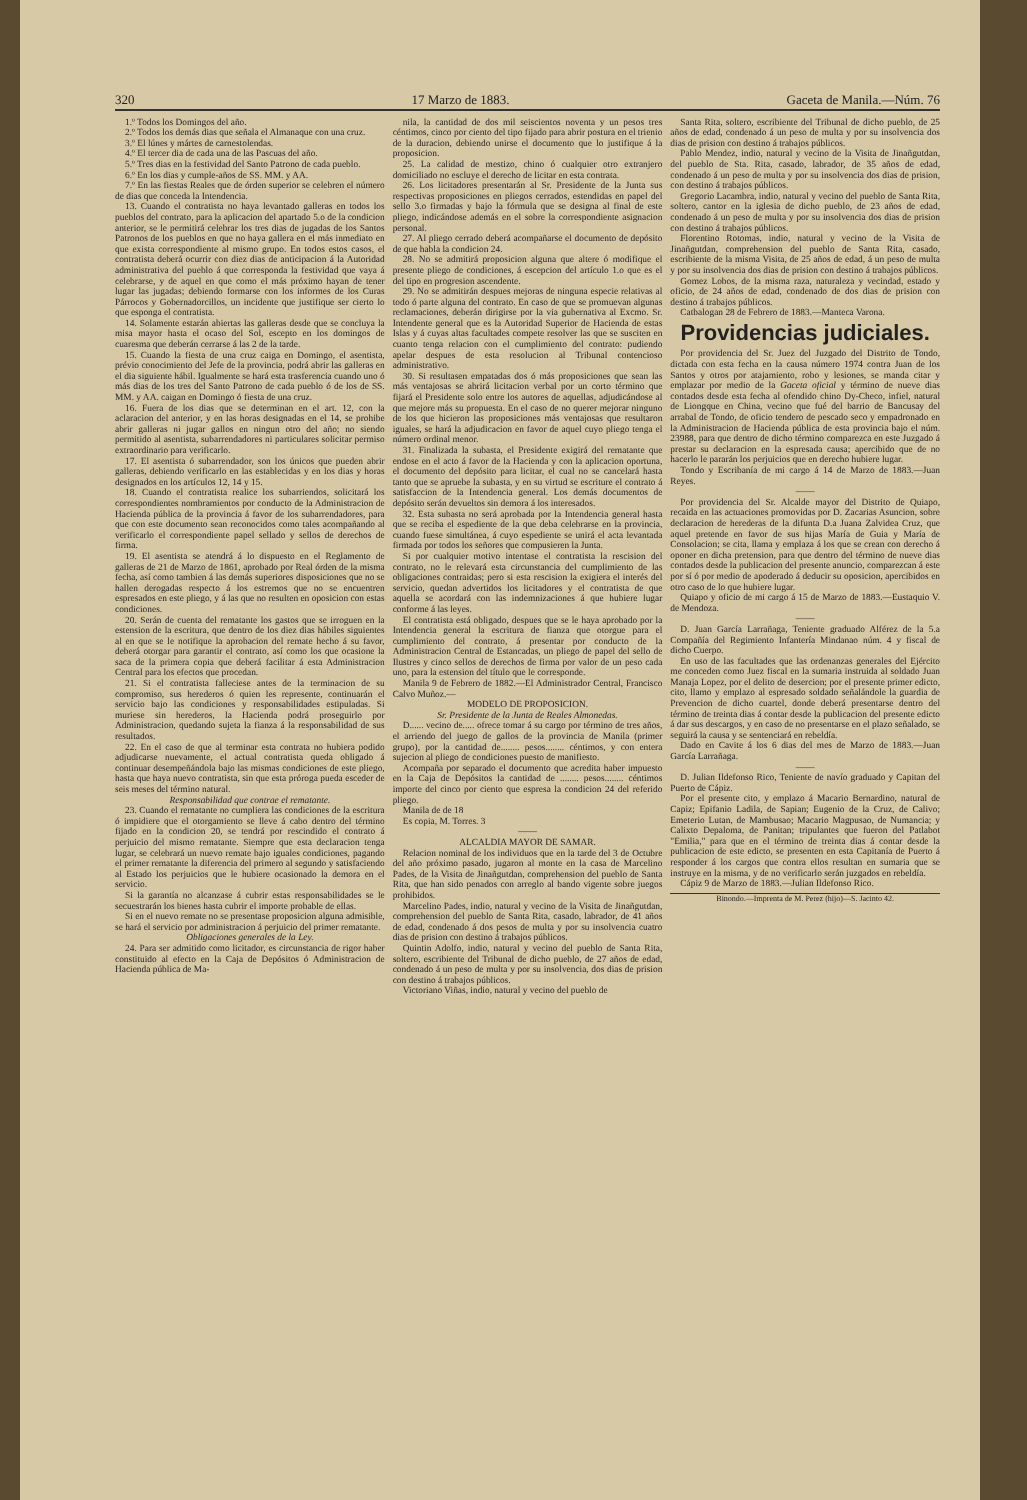320 17 Marzo de 1883. Gaceta de Manila.—Núm. 76
1.º Todos los Domingos del año.
2.º Todos los demás dias que señala el Almanaque con una cruz.
3.º El lúnes y mártes de carnestolendas.
4.º El tercer dia de cada una de las Pascuas del año.
5.º Tres dias en la festividad del Santo Patrono de cada pueblo.
6.º En los dias y cumple-años de SS. MM. y AA.
7.º En las fiestas Reales que de órden superior se celebren el número de dias que conceda la Intendencia.
13. Cuando el contratista no haya levantado galleras en todos los pueblos del contrato, para la aplicacion del apartado 5.o de la condicion anterior, se le permitirá celebrar los tres dias de jugadas de los Santos Patronos de los pueblos en que no haya gallera en el más inmediato en que exista correspondiente al mismo grupo. En todos estos casos, el contratista deberá ocurrir con diez dias de anticipacion á la Autoridad administrativa del pueblo á que corresponda la festividad que vaya á celebrarse, y de aquel en que como el más próximo hayan de tener lugar las jugadas; debiendo formarse con los informes de los Curas Párrocos y Gobernadorcillos, un incidente que justifique ser cierto lo que esponga el contratista.
14. Solamente estarán abiertas las galleras desde que se concluya la misa mayor hasta el ocaso del Sol, escepto en los domingos de cuaresma que deberán cerrarse á las 2 de la tarde.
15. Cuando la fiesta de una cruz caiga en Domingo, el asentista, prévio conocimiento del Jefe de la provincia, podrá abrir las galleras en el dia siguiente hábil. Igualmente se hará esta trasferencia cuando uno ó más dias de los tres del Santo Patrono de cada pueblo ó de los de SS. MM. y AA. caigan en Domingo ó fiesta de una cruz.
16. Fuera de los dias que se determinan en el art. 12, con la aclaracion del anterior, y en las horas designadas en el 14, se prohibe abrir galleras ni jugar gallos en ningun otro del año; no siendo permitido al asentista, subarrendadores ni particulares solicitar permiso extraordinario para verificarlo.
17. El asentista ó subarrendador, son los únicos que pueden abrir galleras, debiendo verificarlo en las establecidas y en los dias y horas designados en los artículos 12, 14 y 15.
18. Cuando el contratista realice los subarriendos, solicitará los correspondientes nombramientos por conducto de la Administracion de Hacienda pública de la provincia á favor de los subarrendadores, para que con este documento sean reconocidos como tales acompañando al verificarlo el correspondiente papel sellado y sellos de derechos de firma.
19. El asentista se atendrá á lo dispuesto en el Reglamento de galleras de 21 de Marzo de 1861, aprobado por Real órden de la misma fecha, así como tambien á las demás superiores disposiciones que no se hallen derogadas respecto á los estremos que no se encuentren espresados en este pliego, y á las que no resulten en oposicion con estas condiciones.
20. Serán de cuenta del rematante los gastos que se irroguen en la estension de la escritura, que dentro de los diez dias hábiles siguientes al en que se le notifique la aprobacion del remate hecho á su favor, deberá otorgar para garantir el contrato, así como los que ocasione la saca de la primera copia que deberá facilitar á esta Administracion Central para los efectos que procedan.
21. Si el contratista falleciese antes de la terminacion de su compromiso, sus herederos ó quien les represente, continuarán el servicio bajo las condiciones y responsabilidades estipuladas. Si muriese sin herederos, la Hacienda podrá proseguirlo por Administracion, quedando sujeta la fianza á la responsabilidad de sus resultados.
22. En el caso de que al terminar esta contrata no hubiera podido adjudicarse nuevamente, el actual contratista queda obligado á continuar desempeñándola bajo las mismas condiciones de este pliego, hasta que haya nuevo contratista, sin que esta próroga pueda esceder de seis meses del término natural.
Responsabilidad que contrae el rematante.
23. Cuando el rematante no cumpliera las condiciones de la escritura ó impidiere que el otorgamiento se lleve á cabo dentro del término fijado en la condicion 20, se tendrá por rescindido el contrato á perjuicio del mismo rematante. Siempre que esta declaracion tenga lugar, se celebrará un nuevo remate bajo iguales condiciones, pagando el primer rematante la diferencia del primero al segundo y satisfaciendo al Estado los perjuicios que le hubiere ocasionado la demora en el servicio.
Si la garantía no alcanzase á cubrir estas responsabilidades se le secuestrarán los bienes hasta cubrir el importe probable de ellas.
Si en el nuevo remate no se presentase proposicion alguna admisible, se hará el servicio por administracion á perjuicio del primer rematante.
Obligaciones generales de la Ley.
24. Para ser admitido como licitador, es circunstancia de rigor haber constituido al efecto en la Caja de Depósitos ó Administracion de Hacienda pública de Ma-
nila, la cantidad de dos mil seiscientos noventa y un pesos tres céntimos, cinco por ciento del tipo fijado para abrir postura en el trienio de la duracion, debiendo unirse el documento que lo justifique á la proposicion.
25. La calidad de mestizo, chino ó cualquier otro extranjero domiciliado no escluye el derecho de licitar en esta contrata.
26. Los licitadores presentarán al Sr. Presidente de la Junta sus respectivas proposiciones en pliegos cerrados, estendidas en papel del sello 3.o firmadas y bajo la fórmula que se designa al final de este pliego, indicándose además en el sobre la correspondiente asignacion personal.
27. Al pliego cerrado deberá acompañarse el documento de depósito de que habla la condicion 24.
28. No se admitirá proposicion alguna que altere ó modifique el presente pliego de condiciones, á escepcion del artículo 1.o que es el del tipo en progresion ascendente.
29. No se admitirán despues mejoras de ninguna especie relativas al todo ó parte alguna del contrato. En caso de que se promuevan algunas reclamaciones, deberán dirigirse por la via gubernativa al Excmo. Sr. Intendente general que es la Autoridad Superior de Hacienda de estas Islas y á cuyas altas facultades compete resolver las que se susciten en cuanto tenga relacion con el cumplimiento del contrato: pudiendo apelar despues de esta resolucion al Tribunal contencioso administrativo.
30. Si resultasen empatadas dos ó más proposiciones que sean las más ventajosas se abrirá licitacion verbal por un corto término que fijará el Presidente solo entre los autores de aquellas, adjudicándose al que mejore más su propuesta. En el caso de no querer mejorar ninguno de los que hicieron las proposiciones más ventajosas que resultaron iguales, se hará la adjudicacion en favor de aquel cuyo pliego tenga el número ordinal menor.
31. Finalizada la subasta, el Presidente exigirá del rematante que endose en el acto á favor de la Hacienda y con la aplicacion oportuna, el documento del depósito para licitar, el cual no se cancelará hasta tanto que se apruebe la subasta, y en su virtud se escriture el contrato á satisfaccion de la Intendencia general. Los demás documentos de depósito serán devueltos sin demora á los interesados.
32. Esta subasta no será aprobada por la Intendencia general hasta que se reciba el espediente de la que deba celebrarse en la provincia, cuando fuese simultánea, á cuyo espediente se unirá el acta levantada firmada por todos los señores que compusieren la Junta.
Si por cualquier motivo intentase el contratista la rescision del contrato, no le relevará esta circunstancia del cumplimiento de las obligaciones contraidas; pero si esta rescision la exigiera el interés del servicio, quedan advertidos los licitadores y el contratista de que aquella se acordará con las indemnizaciones á que hubiere lugar conforme á las leyes.
El contratista está obligado, despues que se le haya aprobado por la Intendencia general la escritura de fianza que otorgue para el cumplimiento del contrato, á presentar por conducto de la Administracion Central de Estancadas, un pliego de papel del sello de Ilustres y cinco sellos de derechos de firma por valor de un peso cada uno, para la estension del título que le corresponde.
Manila 9 de Febrero de 1882.—El Administrador Central, Francisco Calvo Muñoz.—
MODELO DE PROPOSICION.
Sr. Presidente de la Junta de Reales Almonedas.
D...... vecino de..... ofrece tomar á su cargo por término de tres años, el arriendo del juego de gallos de la provincia de Manila (primer grupo), por la cantidad de........ pesos........ céntimos, y con entera sujecion al pliego de condiciones puesto de manifiesto.
Acompaña por separado el documento que acredita haber impuesto en la Caja de Depósitos la cantidad de ........ pesos........ céntimos importe del cinco por ciento que espresa la condicion 24 del referido pliego.
Manila de de 18
Es copia, M. Torres. 3
——
ALCALDIA MAYOR DE SAMAR.
Relacion nominal de los individuos que en la tarde del 3 de Octubre del año próximo pasado, jugaron al monte en la casa de Marcelino Pades, de la Visita de Jinañgutdan, comprehension del pueblo de Santa Rita, que han sido penados con arreglo al bando vigente sobre juegos prohibidos.
Marcelino Pades, indio, natural y vecino de la Visita de Jinañgutdan, comprehension del pueblo de Santa Rita, casado, labrador, de 41 años de edad, condenado á dos pesos de multa y por su insolvencia cuatro dias de prision con destino á trabajos públicos.
Quintin Adolfo, indio, natural y vecino del pueblo de Santa Rita, soltero, escribiente del Tribunal de dicho pueblo, de 27 años de edad, condenado á un peso de multa y por su insolvencia, dos dias de prision con destino á trabajos públicos.
Victoriano Viñas, indio, natural y vecino del pueblo de
Santa Rita, soltero, escribiente del Tribunal de dicho pueblo, de 25 años de edad, condenado á un peso de multa y por su insolvencia dos dias de prision con destino á trabajos públicos.
Pablo Mendez, indio, natural y vecino de la Visita de Jinañgutdan, del pueblo de Sta. Rita, casado, labrador, de 35 años de edad, condenado á un peso de multa y por su insolvencia dos dias de prision, con destino á trabajos públicos.
Gregorio Lacambra, indio, natural y vecino del pueblo de Santa Rita, soltero, cantor en la iglesia de dicho pueblo, de 23 años de edad, condenado á un peso de multa y por su insolvencia dos dias de prision con destino á trabajos públicos.
Florentino Rotomas, indio, natural y vecino de la Visita de Jinañgutdan, comprehension del pueblo de Santa Rita, casado, escribiente de la misma Visita, de 25 años de edad, á un peso de multa y por su insolvencia dos dias de prision con destino á trabajos públicos.
Gomez Lobos, de la misma raza, naturaleza y vecindad, estado y oficio, de 24 años de edad, condenado de dos dias de prision con destino á trabajos públicos.
Catbalogan 28 de Febrero de 1883.—Manteca Varona.
Providencias judiciales.
Por providencia del Sr. Juez del Juzgado del Distrito de Tondo, dictada con esta fecha en la causa número 1974 contra Juan de los Santos y otros por atajamiento, robo y lesiones, se manda citar y emplazar por medio de la Gaceta oficial y término de nueve dias contados desde esta fecha al ofendido chino Dy-Checo, infiel, natural de Liongque en China, vecino que fué del barrio de Bancusay del arrabal de Tondo, de oficio tendero de pescado seco y empadronado en la Administracion de Hacienda pública de esta provincia bajo el núm. 23988, para que dentro de dicho término comparezca en este Juzgado á prestar su declaracion en la espresada causa; apercibido que de no hacerlo le pararán los perjuicios que en derecho hubiere lugar.
Tondo y Escribanía de mi cargo á 14 de Marzo de 1883.—Juan Reyes.
——
Por providencia del Sr. Alcalde mayor del Distrito de Quiapo, recaida en las actuaciones promovidas por D. Zacarias Asuncion, sobre declaracion de herederas de la difunta D.a Juana Zalvidea Cruz, que aquel pretende en favor de sus hijas María de Guia y María de Consolacion; se cita, llama y emplaza á los que se crean con derecho á oponer en dicha pretension, para que dentro del término de nueve dias contados desde la publicacion del presente anuncio, comparezcan á este por sí ó por medio de apoderado á deducir su oposicion, apercibidos en otro caso de lo que hubiere lugar.
Quiapo y oficio de mi cargo á 15 de Marzo de 1883.—Eustaquio V. de Mendoza.
——
D. Juan García Larrañaga, Teniente graduado Alférez de la 5.a Compañía del Regimiento Infantería Mindanao núm. 4 y fiscal de dicho Cuerpo.
En uso de las facultades que las ordenanzas generales del Ejército me conceden como Juez fiscal en la sumaria instruida al soldado Juan Manaja Lopez, por el delito de desercion; por el presente primer edicto, cito, llamo y emplazo al espresado soldado señalándole la guardia de Prevencion de dicho cuartel, donde deberá presentarse dentro del término de treinta dias á contar desde la publicacion del presente edicto á dar sus descargos, y en caso de no presentarse en el plazo señalado, se seguirá la causa y se sentenciará en rebeldía.
Dado en Cavite á los 6 dias del mes de Marzo de 1883.—Juan García Larrañaga.
——
D. Julian Ildefonso Rico, Teniente de navío graduado y Capitan del Puerto de Cápiz.
Por el presente cito, y emplazo á Macario Bernardino, natural de Capiz; Epifanio Ladila, de Sapian; Eugenio de la Cruz, de Calivo; Emeterio Lutan, de Mambusao; Macario Magpusao, de Numancia; y Calixto Depaloma, de Panitan; tripulantes que fueron del Patlabot "Emilia," para que en el término de treinta dias á contar desde la publicacion de este edicto, se presenten en esta Capitanía de Puerto á responder á los cargos que contra ellos resultan en sumaria que se instruye en la misma, y de no verificarlo serán juzgados en rebeldía.
Cápiz 9 de Marzo de 1883.—Julian Ildefonso Rico.
Binondo.—Imprenta de M. Perez (hijo)—S. Jacinto 42.